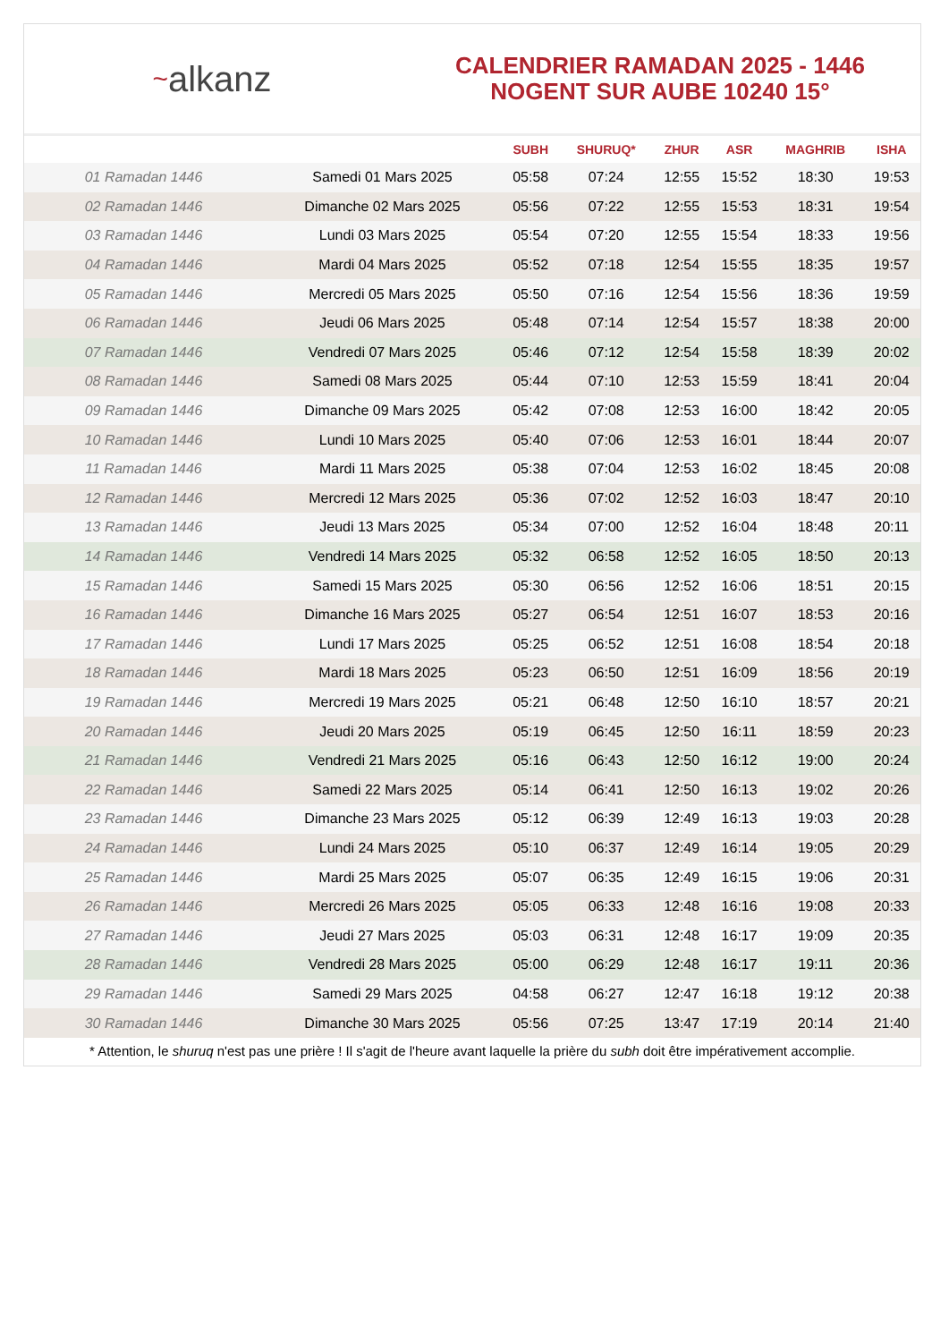~ alkanz
CALENDRIER RAMADAN 2025 - 1446
NOGENT SUR AUBE 10240 15°
| | | SUBH | SHURUQ* | ZHUR | ASR | MAGHRIB | ISHA |
| --- | --- | --- | --- | --- | --- | --- | --- |
| 01 Ramadan 1446 | Samedi 01 Mars 2025 | 05:58 | 07:24 | 12:55 | 15:52 | 18:30 | 19:53 |
| 02 Ramadan 1446 | Dimanche 02 Mars 2025 | 05:56 | 07:22 | 12:55 | 15:53 | 18:31 | 19:54 |
| 03 Ramadan 1446 | Lundi 03 Mars 2025 | 05:54 | 07:20 | 12:55 | 15:54 | 18:33 | 19:56 |
| 04 Ramadan 1446 | Mardi 04 Mars 2025 | 05:52 | 07:18 | 12:54 | 15:55 | 18:35 | 19:57 |
| 05 Ramadan 1446 | Mercredi 05 Mars 2025 | 05:50 | 07:16 | 12:54 | 15:56 | 18:36 | 19:59 |
| 06 Ramadan 1446 | Jeudi 06 Mars 2025 | 05:48 | 07:14 | 12:54 | 15:57 | 18:38 | 20:00 |
| 07 Ramadan 1446 | Vendredi 07 Mars 2025 | 05:46 | 07:12 | 12:54 | 15:58 | 18:39 | 20:02 |
| 08 Ramadan 1446 | Samedi 08 Mars 2025 | 05:44 | 07:10 | 12:53 | 15:59 | 18:41 | 20:04 |
| 09 Ramadan 1446 | Dimanche 09 Mars 2025 | 05:42 | 07:08 | 12:53 | 16:00 | 18:42 | 20:05 |
| 10 Ramadan 1446 | Lundi 10 Mars 2025 | 05:40 | 07:06 | 12:53 | 16:01 | 18:44 | 20:07 |
| 11 Ramadan 1446 | Mardi 11 Mars 2025 | 05:38 | 07:04 | 12:53 | 16:02 | 18:45 | 20:08 |
| 12 Ramadan 1446 | Mercredi 12 Mars 2025 | 05:36 | 07:02 | 12:52 | 16:03 | 18:47 | 20:10 |
| 13 Ramadan 1446 | Jeudi 13 Mars 2025 | 05:34 | 07:00 | 12:52 | 16:04 | 18:48 | 20:11 |
| 14 Ramadan 1446 | Vendredi 14 Mars 2025 | 05:32 | 06:58 | 12:52 | 16:05 | 18:50 | 20:13 |
| 15 Ramadan 1446 | Samedi 15 Mars 2025 | 05:30 | 06:56 | 12:52 | 16:06 | 18:51 | 20:15 |
| 16 Ramadan 1446 | Dimanche 16 Mars 2025 | 05:27 | 06:54 | 12:51 | 16:07 | 18:53 | 20:16 |
| 17 Ramadan 1446 | Lundi 17 Mars 2025 | 05:25 | 06:52 | 12:51 | 16:08 | 18:54 | 20:18 |
| 18 Ramadan 1446 | Mardi 18 Mars 2025 | 05:23 | 06:50 | 12:51 | 16:09 | 18:56 | 20:19 |
| 19 Ramadan 1446 | Mercredi 19 Mars 2025 | 05:21 | 06:48 | 12:50 | 16:10 | 18:57 | 20:21 |
| 20 Ramadan 1446 | Jeudi 20 Mars 2025 | 05:19 | 06:45 | 12:50 | 16:11 | 18:59 | 20:23 |
| 21 Ramadan 1446 | Vendredi 21 Mars 2025 | 05:16 | 06:43 | 12:50 | 16:12 | 19:00 | 20:24 |
| 22 Ramadan 1446 | Samedi 22 Mars 2025 | 05:14 | 06:41 | 12:50 | 16:13 | 19:02 | 20:26 |
| 23 Ramadan 1446 | Dimanche 23 Mars 2025 | 05:12 | 06:39 | 12:49 | 16:13 | 19:03 | 20:28 |
| 24 Ramadan 1446 | Lundi 24 Mars 2025 | 05:10 | 06:37 | 12:49 | 16:14 | 19:05 | 20:29 |
| 25 Ramadan 1446 | Mardi 25 Mars 2025 | 05:07 | 06:35 | 12:49 | 16:15 | 19:06 | 20:31 |
| 26 Ramadan 1446 | Mercredi 26 Mars 2025 | 05:05 | 06:33 | 12:48 | 16:16 | 19:08 | 20:33 |
| 27 Ramadan 1446 | Jeudi 27 Mars 2025 | 05:03 | 06:31 | 12:48 | 16:17 | 19:09 | 20:35 |
| 28 Ramadan 1446 | Vendredi 28 Mars 2025 | 05:00 | 06:29 | 12:48 | 16:17 | 19:11 | 20:36 |
| 29 Ramadan 1446 | Samedi 29 Mars 2025 | 04:58 | 06:27 | 12:47 | 16:18 | 19:12 | 20:38 |
| 30 Ramadan 1446 | Dimanche 30 Mars 2025 | 05:56 | 07:25 | 13:47 | 17:19 | 20:14 | 21:40 |
* Attention, le shuruq n'est pas une prière ! Il s'agit de l'heure avant laquelle la prière du subh doit être impérativement accomplie.